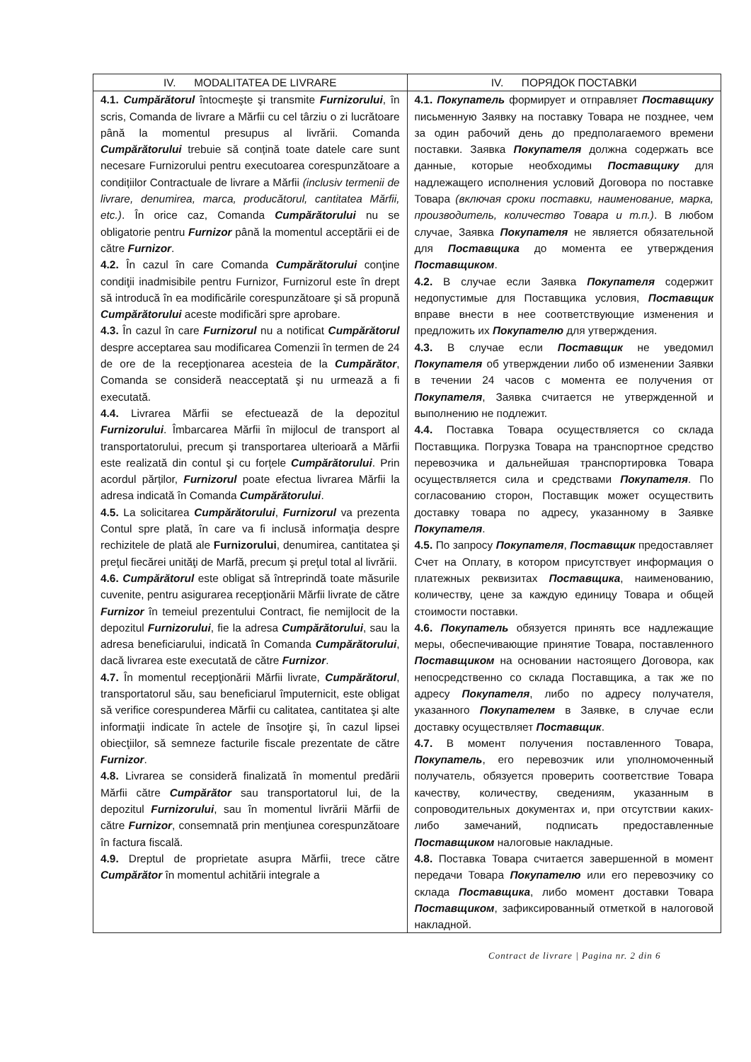| IV. MODALITATEA DE LIVRARE | IV. ПОРЯДОК ПОСТАВКИ |
| 4.1. Cumpărătorul întocmeşte şi transmite Furnizorului , în scris, Comanda de livrare a Mărfii cu cel târziu o zi lucrătoare până la momentul presupus al livrării. Comanda Cumpărătorului trebuie să conțină toate datele care sunt necesare Furnizorului pentru executoarea corespunzătoare a condițiilor Contractuale de livrare a Mărfii (inclusiv termenii de livrare, denumirea, marca, producătorul, cantitatea Mărfii, etc.) . În orice caz, Comanda Cumpărătorului nu se obligatorie pentru Furnizor până la momentul acceptării ei de către Furnizor . 4.2. În cazul în care Comanda Cumpărătorului conţine condiţii inadmisibile pentru Furnizor, Furnizorul este în drept să introducă în ea modificările corespunzătoare şi să propună Cumpărătorului aceste modificări spre aprobare. 4.3. În cazul în care Furnizorul nu a notificat Cumpărătorul despre acceptarea sau modificarea Comenzii în termen de 24 de ore de la recepţionarea acesteia de la Cumpărător , Comanda se consideră neacceptată şi nu urmează a fi executată. 4.4. Livrarea Mărfii se efectuează de la depozitul Furnizorului . Îmbarcarea Mărfii în mijlocul de transport al transportatorului, precum şi transportarea ulterioară a Mărfii este realizată din contul şi cu forțele Cumpărătorului . Prin acordul părților, Furnizorul poate efectua livrarea Mărfii la adresa indicată în Comanda Cumpărătorului . 4.5. La solicitarea Cumpărătorului , Furnizorul va prezenta Contul spre plată, în care va fi inclusă informaţia despre rechizitele de plată ale Furnizorului , denumirea, cantitatea şi preţul fiecărei unităţi de Marfă, precum şi preţul total al livrării. 4.6. Cumpărătorul este obligat să întreprindă toate măsurile cuvenite, pentru asigurarea recepţionării Mărfii livrate de către Furnizor în temeiul prezentului Contract, fie nemijlocit de la depozitul Furnizorului , fie la adresa Cumpărătorului , sau la adresa beneficiarului, indicată în Comanda Cumpărătorului , dacă livrarea este executată de către Furnizor . 4.7. În momentul recepţionării Mărfii livrate, Cumpărătorul , transportatorul său, sau beneficiarul împuternicit, este obligat să verifice corespunderea Mărfii cu calitatea, cantitatea şi alte informaţii indicate în actele de însoţire şi, în cazul lipsei obiecţiilor, să semneze facturile fiscale prezentate de către Furnizor . 4.8. Livrarea se consideră finalizată în momentul predării Mărfii către Cumpărător sau transportatorul lui, de la depozitul Furnizorului , sau în momentul livrării Mărfii de către Furnizor , consemnată prin menţiunea corespunzătoare în factura fiscală. 4.9. Dreptul de proprietate asupra Mărfii, trece către Cumpărător în momentul achitării integrale a | 4.1. Покупатель формирует и отправляет Поставщику письменную Заявку на поставку Товара не позднее, чем за один рабочий день до предполагаемого времени поставки. Заявка Покупателя должна содержать все данные, которые необходимы Поставщику для надлежащего исполнения условий Договора по поставке Товара (включая сроки поставки, наименование, марка, производитель, количество Товара и т.п.) . В любом случае, Заявка Покупателя не является обязательной для Поставщика до момента ее утверждения Поставщиком . 4.2. В случае если Заявка Покупателя содержит недопустимые для Поставщика условия, Поставщик вправе внести в нее соответствующие изменения и предложить их Покупателю для утверждения. 4.3. В случае если Поставщик не уведомил Покупателя об утверждении либо об изменении Заявки в течении 24 часов с момента ее получения от Покупателя , Заявка считается не утвержденной и выполнению не подлежит. 4.4. Поставка Товара осуществляется со склада Поставщика. Погрузка Товара на транспортное средство перевозчика и дальнейшая транспортировка Товара осуществляется сила и средствами Покупателя . По согласованию сторон, Поставщик может осуществить доставку товара по адресу, указанному в Заявке Покупателя . 4.5. По запросу Покупателя , Поставщик предоставляет Счет на Оплату, в котором присутствует информация о платежных реквизитах Поставщика , наименованию, количеству, цене за каждую единицу Товара и общей стоимости поставки. 4.6. Покупатель обязуется принять все надлежащие меры, обеспечивающие принятие Товара, поставленного Поставщиком на основании настоящего Договора, как непосредственно со склада Поставщика, а так же по адресу Покупателя , либо по адресу получателя, указанного Покупателем в Заявке, в случае если доставку осуществляет Поставщик . 4.7. В момент получения поставленного Товара, Покупатель , его перевозчик или уполномоченный получатель, обязуется проверить соответствие Товара качеству, количеству, сведениям, указанным в сопроводительных документах и, при отсутствии каких-либо замечаний, подписать предоставленные Поставщиком налоговые накладные. 4.8. Поставка Товара считается завершенной в момент передачи Товара Покупателю или его перевозчику со склада Поставщика , либо момент доставки Товара Поставщиком , зафиксированный отметкой в налоговой накладной. |
Contract de livrare | Pagina nr. 2 din 6